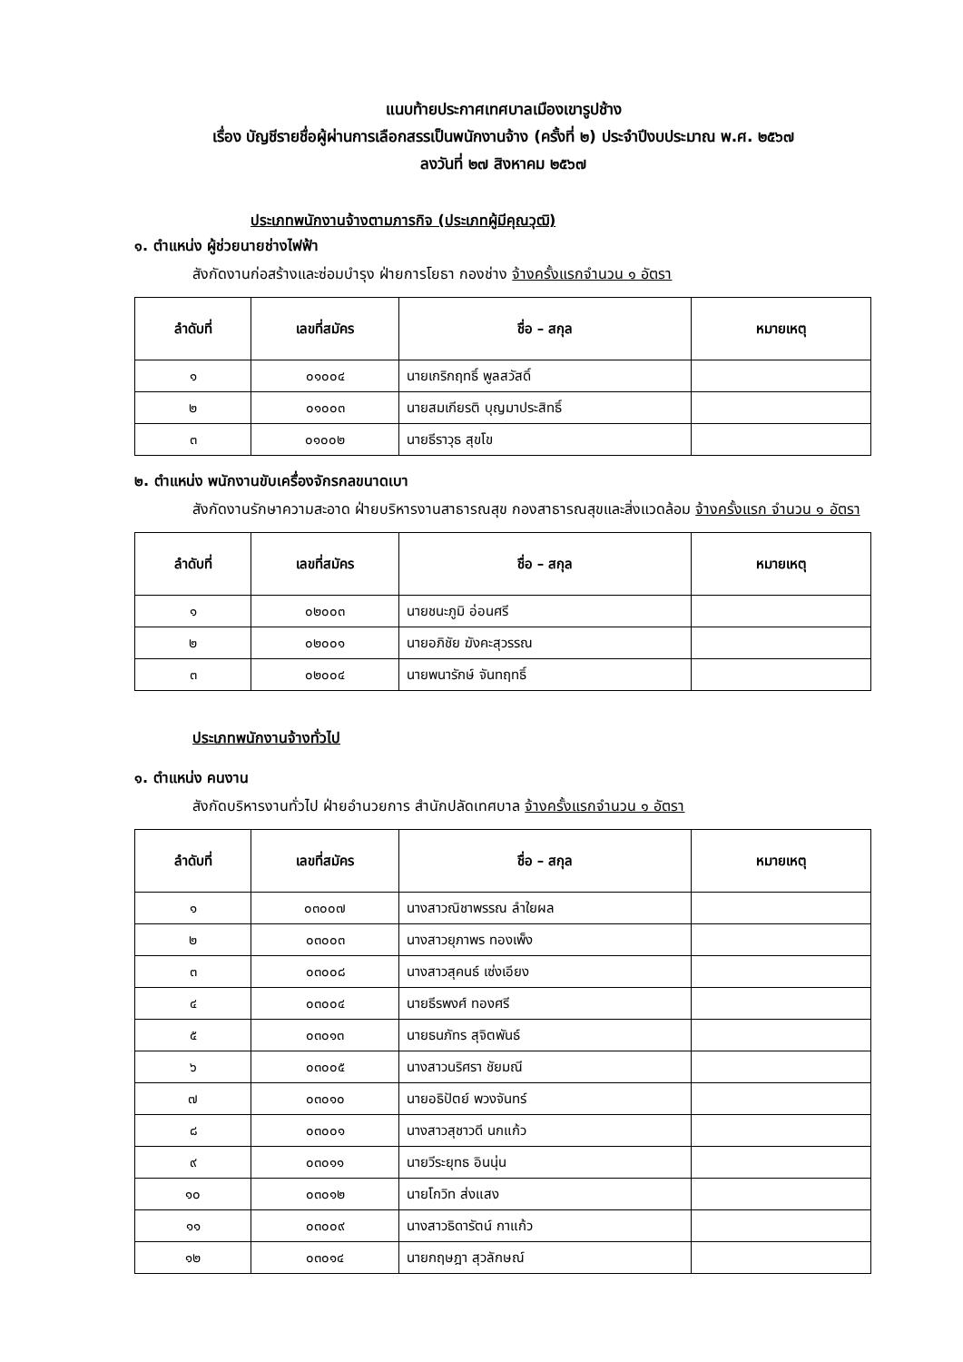แนบท้ายประกาศเทศบาลเมืองเขารูปช้าง
เรื่อง บัญชีรายชื่อผู้ผ่านการเลือกสรรเป็นพนักงานจ้าง (ครั้งที่ ๒) ประจำปีงบประมาณ พ.ศ. ๒๕๖๗
ลงวันที่ ๒๗ สิงหาคม ๒๕๖๗
ประเภทพนักงานจ้างตามภารกิจ (ประเภทผู้มีคุณวุฒิ)
๑. ตำแหน่ง ผู้ช่วยนายช่างไฟฟ้า
สังกัดงานก่อสร้างและซ่อมบำรุง ฝ่ายการโยธา กองช่าง จ้างครั้งแรกจำนวน ๑ อัตรา
| ลำดับที่ | เลขที่สมัคร | ชื่อ – สกุล | หมายเหตุ |
| --- | --- | --- | --- |
| ๑ | ๐๑๐๐๔ | นายเกริกฤทธิ์ พูลสวัสดิ์ | |
| ๒ | ๐๑๐๐๓ | นายสมเกียรติ บุญมาประสิทธิ์ | |
| ๓ | ๐๑๐๐๒ | นายธีราวุธ สุขโข | |
๒. ตำแหน่ง พนักงานขับเครื่องจักรกลขนาดเบา
สังกัดงานรักษาความสะอาด ฝ่ายบริหารงานสาธารณสุข กองสาธารณสุขและสิ่งแวดล้อม จ้างครั้งแรก จำนวน ๑ อัตรา
| ลำดับที่ | เลขที่สมัคร | ชื่อ – สกุล | หมายเหตุ |
| --- | --- | --- | --- |
| ๑ | ๐๒๐๐๓ | นายชนะภูมิ อ่อนศรี | |
| ๒ | ๐๒๐๐๑ | นายอภิชัย ฆังคะสุวรรณ | |
| ๓ | ๐๒๐๐๔ | นายพนารักษ์ จันทฤทธิ์ | |
ประเภทพนักงานจ้างทั่วไป
๑. ตำแหน่ง คนงาน
สังกัดบริหารงานทั่วไป ฝ่ายอำนวยการ สำนักปลัดเทศบาล จ้างครั้งแรกจำนวน ๑ อัตรา
| ลำดับที่ | เลขที่สมัคร | ชื่อ – สกุล | หมายเหตุ |
| --- | --- | --- | --- |
| ๑ | ๐๓๐๐๗ | นางสาวณิชาพรรณ ลำใยผล | |
| ๒ | ๐๓๐๐๓ | นางสาวยุภาพร ทองเพ็ง | |
| ๓ | ๐๓๐๐๘ | นางสาวสุคนธ์ เซ่งเอียง | |
| ๔ | ๐๓๐๐๔ | นายธีรพงศ์ ทองศรี | |
| ๕ | ๐๓๐๑๓ | นายธนภัทร สุจิตพันธ์ | |
| ๖ | ๐๓๐๐๕ | นางสาวนริศรา ชัยมณี | |
| ๗ | ๐๓๐๑๐ | นายอธิปัตย์ พวงจันทร์ | |
| ๘ | ๐๓๐๐๑ | นางสาวสุชาวดี นกแก้ว | |
| ๙ | ๐๓๐๑๑ | นายวีระยุทธ อินนุ่น | |
| ๑๐ | ๐๓๐๑๒ | นายโกวิท ส่งแสง | |
| ๑๑ | ๐๓๐๐๙ | นางสาวธิดารัตน์ กาแก้ว | |
| ๑๒ | ๐๓๐๑๔ | นายกฤษฎา สุวลักษณ์ | |